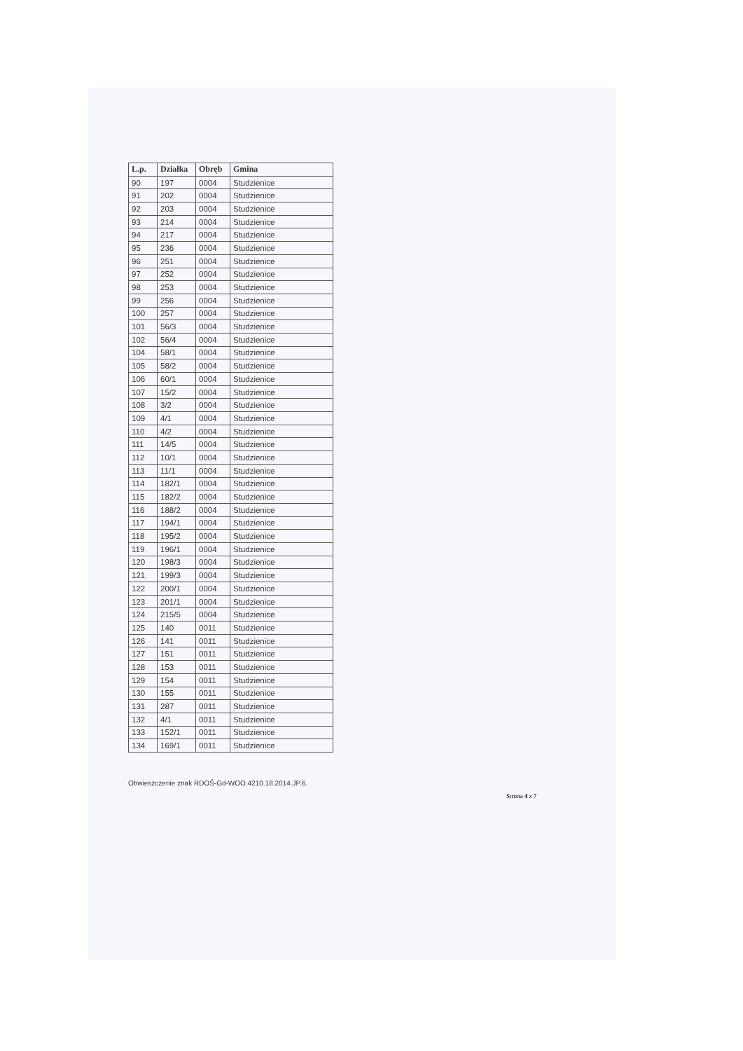| L.p. | Działka | Obręb | Gmina |
| --- | --- | --- | --- |
| 90 | 197 | 0004 | Studzienice |
| 91 | 202 | 0004 | Studzienice |
| 92 | 203 | 0004 | Studzienice |
| 93 | 214 | 0004 | Studzienice |
| 94 | 217 | 0004 | Studzienice |
| 95 | 236 | 0004 | Studzienice |
| 96 | 251 | 0004 | Studzienice |
| 97 | 252 | 0004 | Studzienice |
| 98 | 253 | 0004 | Studzienice |
| 99 | 256 | 0004 | Studzienice |
| 100 | 257 | 0004 | Studzienice |
| 101 | 56/3 | 0004 | Studzienice |
| 102 | 56/4 | 0004 | Studzienice |
| 104 | 58/1 | 0004 | Studzienice |
| 105 | 58/2 | 0004 | Studzienice |
| 106 | 60/1 | 0004 | Studzienice |
| 107 | 15/2 | 0004 | Studzienice |
| 108 | 3/2 | 0004 | Studzienice |
| 109 | 4/1 | 0004 | Studzienice |
| 110 | 4/2 | 0004 | Studzienice |
| 111 | 14/5 | 0004 | Studzienice |
| 112 | 10/1 | 0004 | Studzienice |
| 113 | 11/1 | 0004 | Studzienice |
| 114 | 182/1 | 0004 | Studzienice |
| 115 | 182/2 | 0004 | Studzienice |
| 116 | 188/2 | 0004 | Studzienice |
| 117 | 194/1 | 0004 | Studzienice |
| 118 | 195/2 | 0004 | Studzienice |
| 119 | 196/1 | 0004 | Studzienice |
| 120 | 198/3 | 0004 | Studzienice |
| 121 | 199/3 | 0004 | Studzienice |
| 122 | 200/1 | 0004 | Studzienice |
| 123 | 201/1 | 0004 | Studzienice |
| 124 | 215/5 | 0004 | Studzienice |
| 125 | 140 | 0011 | Studzienice |
| 126 | 141 | 0011 | Studzienice |
| 127 | 151 | 0011 | Studzienice |
| 128 | 153 | 0011 | Studzienice |
| 129 | 154 | 0011 | Studzienice |
| 130 | 155 | 0011 | Studzienice |
| 131 | 287 | 0011 | Studzienice |
| 132 | 4/1 | 0011 | Studzienice |
| 133 | 152/1 | 0011 | Studzienice |
| 134 | 169/1 | 0011 | Studzienice |
Obwieszczenie znak RDOŚ-Gd-WOO.4210.18.2014.JP.6.
Strona 4 z 7